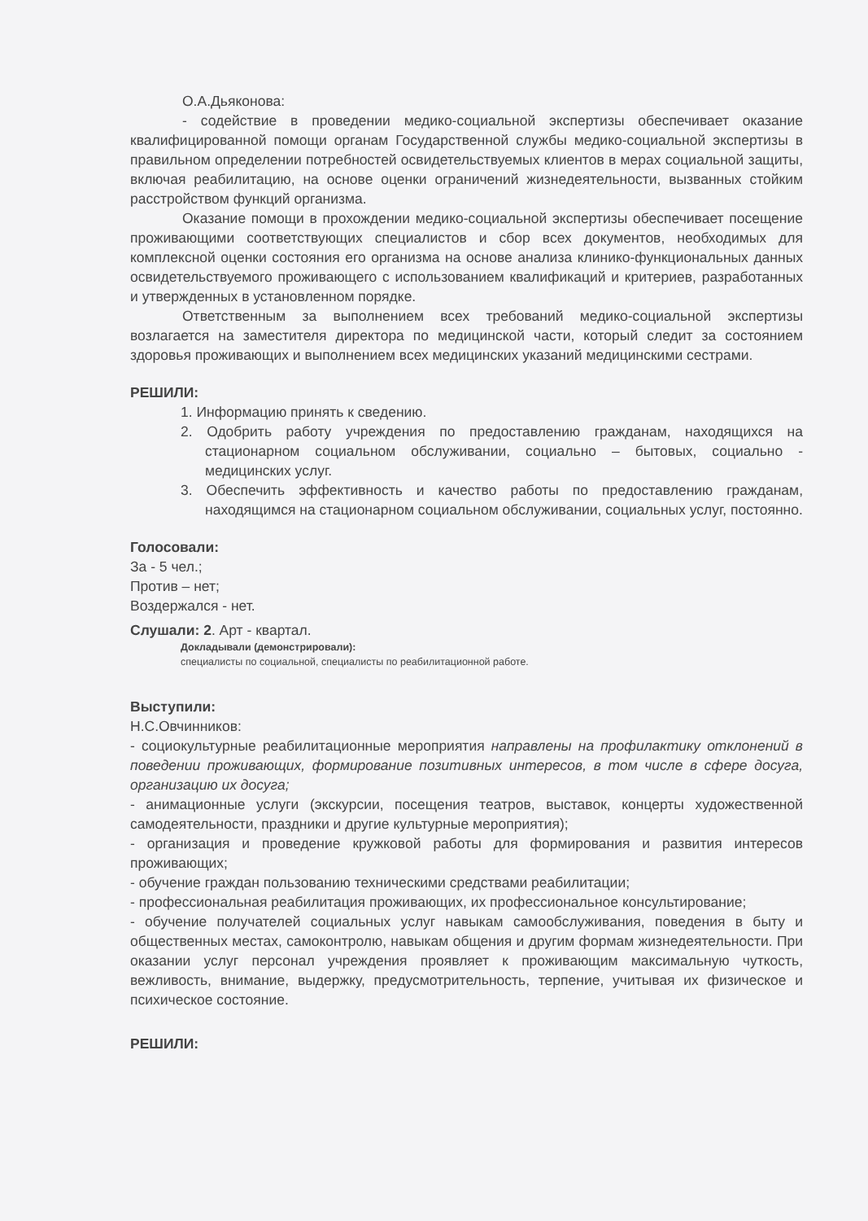О.А.Дьяконова:
- содействие в проведении медико-социальной экспертизы обеспечивает оказание квалифицированной помощи органам Государственной службы медико-социальной экспертизы в правильном определении потребностей освидетельствуемых клиентов в мерах социальной защиты, включая реабилитацию, на основе оценки ограничений жизнедеятельности, вызванных стойким расстройством функций организма.
Оказание помощи в прохождении медико-социальной экспертизы обеспечивает посещение проживающими соответствующих специалистов и сбор всех документов, необходимых для комплексной оценки состояния его организма на основе анализа клинико-функциональных данных освидетельствуемого проживающего с использованием квалификаций и критериев, разработанных и утвержденных в установленном порядке.
Ответственным за выполнением всех требований медико-социальной экспертизы возлагается на заместителя директора по медицинской части, который следит за состоянием здоровья проживающих и выполнением всех медицинских указаний медицинскими сестрами.
РЕШИЛИ:
1. Информацию принять к сведению.
2. Одобрить работу учреждения по предоставлению гражданам, находящихся на стационарном социальном обслуживании, социально – бытовых, социально - медицинских услуг.
3. Обеспечить эффективность и качество работы по предоставлению гражданам, находящимся на стационарном социальном обслуживании, социальных услуг, постоянно.
Голосовали:
За - 5 чел.;
Против – нет;
Воздержался - нет.
Слушали: 2. Арт - квартал.
Докладывали (демонстрировали):
специалисты по социальной, специалисты по реабилитационной работе.
Выступили:
Н.С.Овчинников:
- социокультурные реабилитационные мероприятия направлены на профилактику отклонений в поведении проживающих, формирование позитивных интересов, в том числе в сфере досуга, организацию их досуга;
- анимационные услуги (экскурсии, посещения театров, выставок, концерты художественной самодеятельности, праздники и другие культурные мероприятия);
- организация и проведение кружковой работы для формирования и развития интересов проживающих;
- обучение граждан пользованию техническими средствами реабилитации;
- профессиональная реабилитация проживающих, их профессиональное консультирование;
- обучение получателей социальных услуг навыкам самообслуживания, поведения в быту и общественных местах, самоконтролю, навыкам общения и другим формам жизнедеятельности. При оказании услуг персонал учреждения проявляет к проживающим максимальную чуткость, вежливость, внимание, выдержку, предусмотрительность, терпение, учитывая их физическое и психическое состояние.
РЕШИЛИ: